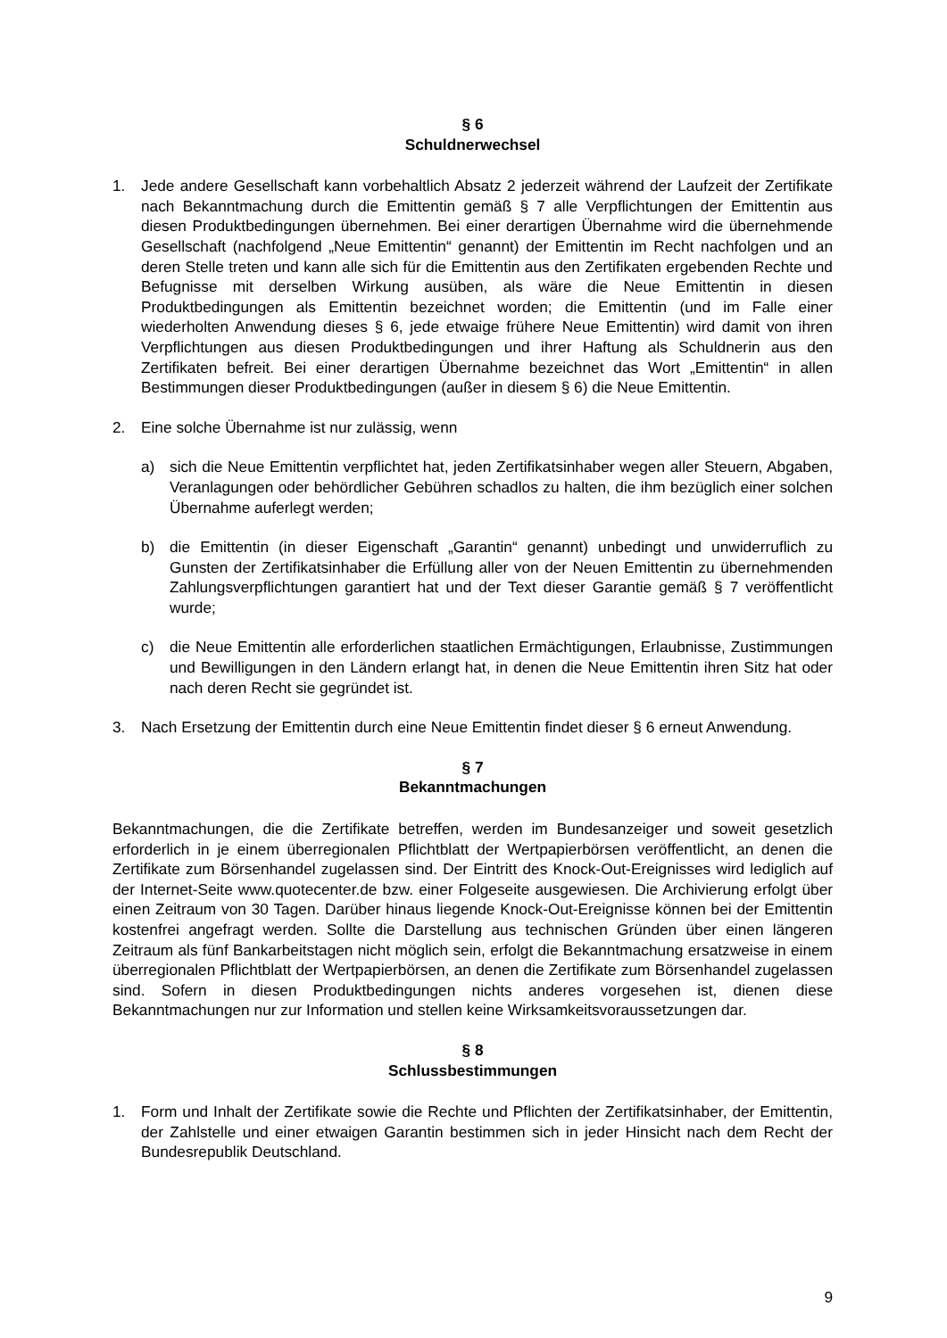§ 6
Schuldnerwechsel
1. Jede andere Gesellschaft kann vorbehaltlich Absatz 2 jederzeit während der Laufzeit der Zertifikate nach Bekanntmachung durch die Emittentin gemäß § 7 alle Verpflichtungen der Emittentin aus diesen Produktbedingungen übernehmen. Bei einer derartigen Übernahme wird die übernehmende Gesellschaft (nachfolgend „Neue Emittentin“ genannt) der Emittentin im Recht nachfolgen und an deren Stelle treten und kann alle sich für die Emittentin aus den Zertifikaten ergebenden Rechte und Befugnisse mit derselben Wirkung ausüben, als wäre die Neue Emittentin in diesen Produktbedingungen als Emittentin bezeichnet worden; die Emittentin (und im Falle einer wiederholten Anwendung dieses § 6, jede etwaige frühere Neue Emittentin) wird damit von ihren Verpflichtungen aus diesen Produktbedingungen und ihrer Haftung als Schuldnerin aus den Zertifikaten befreit. Bei einer derartigen Übernahme bezeichnet das Wort „Emittentin“ in allen Bestimmungen dieser Produktbedingungen (außer in diesem § 6) die Neue Emittentin.
2. Eine solche Übernahme ist nur zulässig, wenn
a) sich die Neue Emittentin verpflichtet hat, jeden Zertifikatsinhaber wegen aller Steuern, Abgaben, Veranlagungen oder behördlicher Gebühren schadlos zu halten, die ihm bezüglich einer solchen Übernahme auferlegt werden;
b) die Emittentin (in dieser Eigenschaft „Garantin“ genannt) unbedingt und unwiderruflich zu Gunsten der Zertifikatsinhaber die Erfüllung aller von der Neuen Emittentin zu übernehmenden Zahlungsverpflichtungen garantiert hat und der Text dieser Garantie gemäß § 7 veröffentlicht wurde;
c) die Neue Emittentin alle erforderlichen staatlichen Ermächtigungen, Erlaubnisse, Zustimmungen und Bewilligungen in den Ländern erlangt hat, in denen die Neue Emittentin ihren Sitz hat oder nach deren Recht sie gegründet ist.
3. Nach Ersetzung der Emittentin durch eine Neue Emittentin findet dieser § 6 erneut Anwendung.
§ 7
Bekanntmachungen
Bekanntmachungen, die die Zertifikate betreffen, werden im Bundesanzeiger und soweit gesetzlich erforderlich in je einem überregionalen Pflichtblatt der Wertpapierbörsen veröffentlicht, an denen die Zertifikate zum Börsenhandel zugelassen sind. Der Eintritt des Knock-Out-Ereignisses wird lediglich auf der Internet-Seite www.quotecenter.de bzw. einer Folgeseite ausgewiesen. Die Archivierung erfolgt über einen Zeitraum von 30 Tagen. Darüber hinaus liegende Knock-Out-Ereignisse können bei der Emittentin kostenfrei angefragt werden. Sollte die Darstellung aus technischen Gründen über einen längeren Zeitraum als fünf Bankarbeitstagen nicht möglich sein, erfolgt die Bekanntmachung ersatzweise in einem überregionalen Pflichtblatt der Wertpapierbörsen, an denen die Zertifikate zum Börsenhandel zugelassen sind. Sofern in diesen Produktbedingungen nichts anderes vorgesehen ist, dienen diese Bekanntmachungen nur zur Information und stellen keine Wirksamkeitsvoraussetzungen dar.
§ 8
Schlussbestimmungen
1. Form und Inhalt der Zertifikate sowie die Rechte und Pflichten der Zertifikatsinhaber, der Emittentin, der Zahlstelle und einer etwaigen Garantin bestimmen sich in jeder Hinsicht nach dem Recht der Bundesrepublik Deutschland.
9